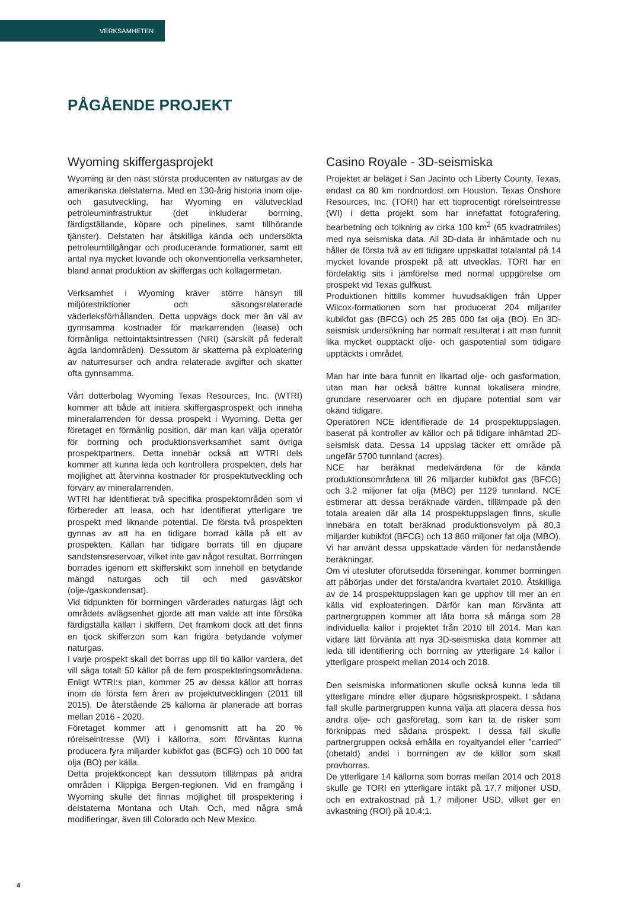VERKSAMHETEN
PÅGÅENDE PROJEKT
Wyoming skiffergasprojekt
Wyoming är den näst största producenten av naturgas av de amerikanska delstaterna. Med en 130-årig historia inom olje- och gasutveckling, har Wyoming en välutvecklad petroleuminfrastruktur (det inkluderar borrning, färdigställande, köpare och pipelines, samt tillhörande tjänster). Delstaten har åtskilliga kända och undersökta petroleumtillgångar och producerande formationer, samt ett antal nya mycket lovande och okonventionella verksamheter, bland annat produktion av skiffergas och kollagermetan.
Verksamhet i Wyoming kräver större hänsyn till miljörestriktioner och säsongsrelaterade väderleksförhållanden. Detta uppvägs dock mer än väl av gynnsamma kostnader för markarrenden (lease) och förmånliga nettointäktsintressen (NRI) (särskilt på federalt ägda landområden). Dessutom är skatterna på exploatering av naturresurser och andra relaterade avgifter och skatter ofta gynnsamma.
Vårt dotterbolag Wyoming Texas Resources, Inc. (WTRI) kommer att både att initiera skiffergasprospekt och inneha mineralarrenden för dessa prospekt i Wyoming. Detta ger företaget en förmånlig position, där man kan välja operatör för borrning och produktionsverksamhet samt övriga prospektpartners. Detta innebär också att WTRI dels kommer att kunna leda och kontrollera prospekten, dels har möjlighet att återvinna kostnader för prospektutveckling och förvärv av mineralarrenden.
WTRI har identifierat två specifika prospektområden som vi förbereder att leasa, och har identifierat ytterligare tre prospekt med liknande potential. De första två prospekten gynnas av att ha en tidigare borrad källa på ett av prospekten. Källan har tidigare borrats till en djupare sandstensreservoar, vilket inte gav något resultat. Borrningen borrades igenom ett skifferskikt som innehöll en betydande mängd naturgas och till och med gasvätskor (olje-/gaskondensat).
Vid tidpunkten för borrningen värderades naturgas lågt och områdets avlägsenhet gjorde att man valde att inte försöka färdigställa källan i skiffern. Det framkom dock att det finns en tjock skifferzon som kan frigöra betydande volymer naturgas.
I varje prospekt skall det borras upp till tio källor vardera, det vill säga totalt 50 källor på de fem prospekteringsområdena. Enligt WTRI:s plan, kommer 25 av dessa källor att borras inom de första fem åren av projektutvecklingen (2011 till 2015). De återstående 25 källorna är planerade att borras mellan 2016 - 2020.
Företaget kommer att i genomsnitt att ha 20 % rörelseintresse (WI) i källorna, som förväntas kunna producera fyra miljarder kubikfot gas (BCFG) och 10 000 fat olja (BO) per källa.
Detta projektkoncept kan dessutom tillämpas på andra områden i Klippiga Bergen-regionen. Vid en framgång i Wyoming skulle det finnas möjlighet till prospektering i delstaterna Montana och Utah. Och, med några små modifieringar, även till Colorado och New Mexico.
Casino Royale - 3D-seismiska
Projektet är beläget i San Jacinto och Liberty County, Texas, endast ca 80 km nordnordost om Houston. Texas Onshore Resources, Inc. (TORI) har ett tioprocentigt rörelseintresse (WI) i detta projekt som har innefattat fotografering, bearbetning och tolkning av cirka 100 km<sup>2</sup> (65 kvadratmiles) med nya seismiska data. All 3D-data är inhämtade och nu håller de första två av ett tidigare uppskattat totalantal på 14 mycket lovande prospekt på att utvecklas. TORI har en fördelaktig sits i jämförelse med normal uppgörelse om prospekt vid Texas gulfkust.
Produktionen hittills kommer huvudsakligen från Upper Wilcox-formationen som har producerat 204 miljarder kubikfot gas (BFCG) och 25 285 000 fat olja (BO). En 3D-seismisk undersökning har normalt resulterat i att man funnit lika mycket oupptäckt olje- och gaspotential som tidigare upptäckts i området.
Man har inte bara funnit en likartad olje- och gasformation, utan man har också bättre kunnat lokalisera mindre, grundare reservoarer och en djupare potential som var okänd tidigare.
Operatören NCE identifierade de 14 prospektuppslagen, baserat på kontroller av källor och på tidigare inhämtad 2D-seismisk data. Dessa 14 uppslag täcker ett område på ungefär 5700 tunnland (acres).
NCE har beräknat medelvärdena för de kända produktionsområdena till 26 miljarder kubikfot gas (BFCG) och 3.2 miljoner fat olja (MBO) per 1129 tunnland. NCE estimerar att dessa beräknade värden, tillämpade på den totala arealen där alla 14 prospektuppslagen finns, skulle innebära en totalt beräknad produktionsvolym på 80,3 miljarder kubikfot (BFCG) och 13 860 miljoner fat olja (MBO). Vi har använt dessa uppskattade värden för nedanstående beräkningar.
Om vi utesluter oförutsedda förseningar, kommer borrningen att påbörjas under det första/andra kvartalet 2010. Åtskilliga av de 14 prospektuppslagen kan ge upphov till mer än en källa vid exploateringen. Därför kan man förvänta att partnergruppen kommer att låta borra så många som 28 individuella källor i projektet från 2010 till 2014. Man kan vidare lätt förvänta att nya 3D-seismiska data kommer att leda till identifiering och borrning av ytterligare 14 källor i ytterligare prospekt mellan 2014 och 2018.
Den seismiska informationen skulle också kunna leda till ytterligare mindre eller djupare högsriskprospekt. I sådana fall skulle partnergruppen kunna välja att placera dessa hos andra olje- och gasföretag, som kan ta de risker som förknippas med sådana prospekt. I dessa fall skulle partnergruppen också erhålla en royaltyandel eller ”carried” (obetald) andel i borrningen av de källor som skall provborras.
De ytterligare 14 källorna som borras mellan 2014 och 2018 skulle ge TORI en ytterligare intäkt på 17,7 miljoner USD, och en extrakostnad på 1,7 miljoner USD, vilket ger en avkastning (ROI) på 10.4:1.
4